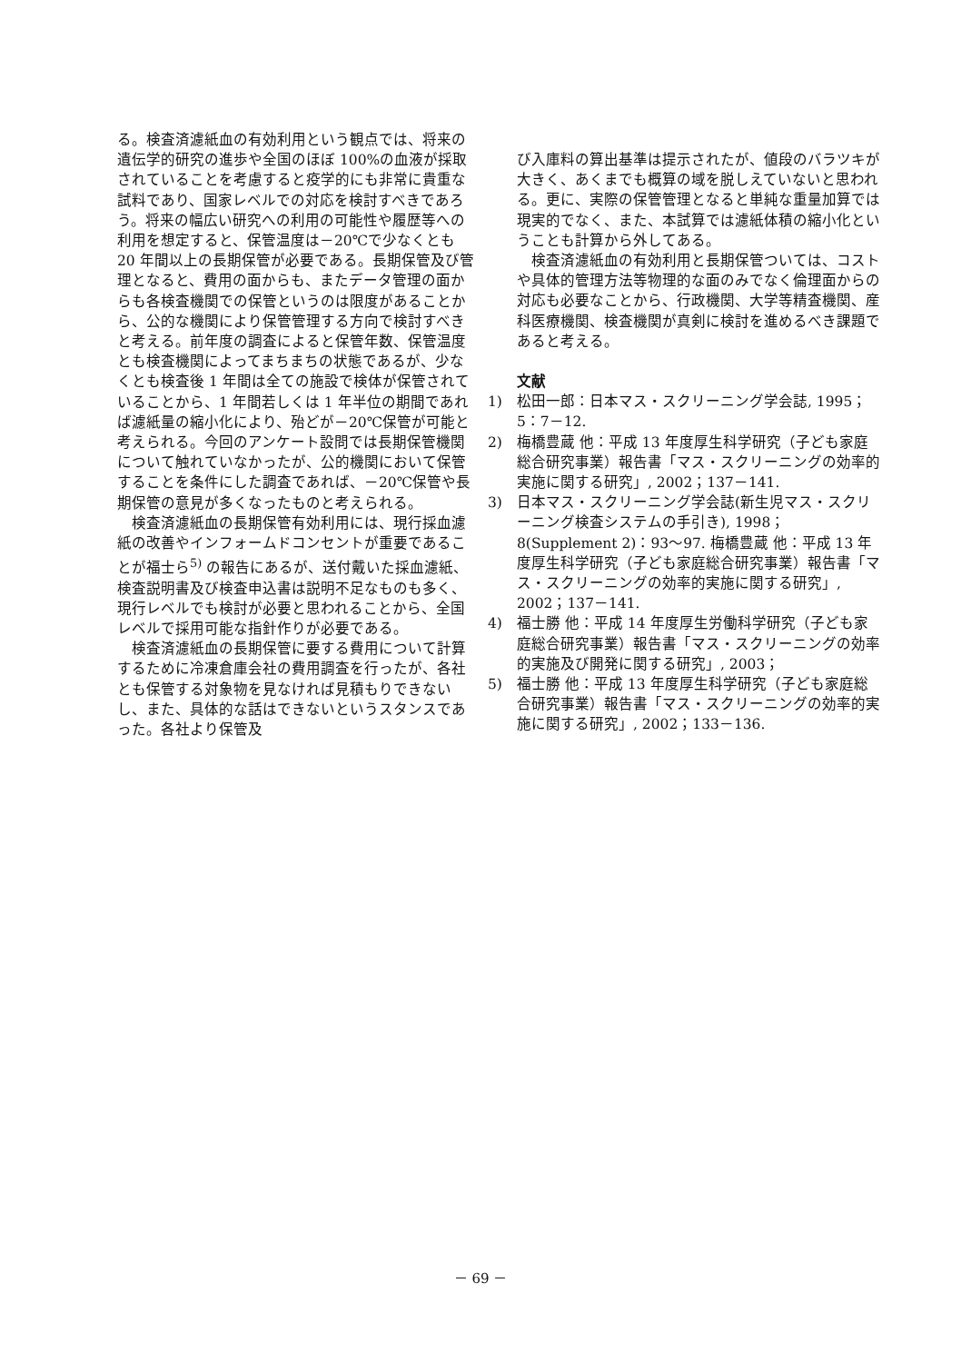る。検査済濾紙血の有効利用という観点では、将来の遺伝学的研究の進歩や全国のほぼ 100%の血液が採取されていることを考慮すると疫学的にも非常に貴重な試料であり、国家レベルでの対応を検討すべきであろう。将来の幅広い研究への利用の可能性や履歴等への利用を想定すると、保管温度は－20℃で少なくとも 20 年間以上の長期保管が必要である。長期保管及び管理となると、費用の面からも、またデータ管理の面からも各検査機関での保管というのは限度があることから、公的な機関により保管管理する方向で検討すべきと考える。前年度の調査によると保管年数、保管温度とも検査機関によってまちまちの状態であるが、少なくとも検査後 1 年間は全ての施設で検体が保管されていることから、1 年間若しくは 1 年半位の期間であれば濾紙量の縮小化により、殆どが－20℃保管が可能と考えられる。今回のアンケート設問では長期保管機関について触れていなかったが、公的機関において保管することを条件にした調査であれば、－20℃保管や長期保管の意見が多くなったものと考えられる。
検査済濾紙血の長期保管有効利用には、現行採血濾紙の改善やインフォームドコンセントが重要であることが福士ら<sup>5)</sup> の報告にあるが、送付戴いた採血濾紙、検査説明書及び検査申込書は説明不足なものも多く、現行レベルでも検討が必要と思われることから、全国レベルで採用可能な指針作りが必要である。
検査済濾紙血の長期保管に要する費用について計算するために冷凍倉庫会社の費用調査を行ったが、各社とも保管する対象物を見なければ見積もりできないし、また、具体的な話はできないというスタンスであった。各社より保管及
び入庫料の算出基準は提示されたが、値段のバラツキが大きく、あくまでも概算の域を脱しえていないと思われる。更に、実際の保管管理となると単純な重量加算では現実的でなく、また、本試算では濾紙体積の縮小化ということも計算から外してある。
検査済濾紙血の有効利用と長期保管ついては、コストや具体的管理方法等物理的な面のみでなく倫理面からの対応も必要なことから、行政機関、大学等精査機関、産科医療機関、検査機関が真剣に検討を進めるべき課題であると考える。
文献
1) 松田一郎：日本マス・スクリーニング学会誌, 1995；5：7－12.
2) 梅橋豊蔵 他：平成 13 年度厚生科学研究（子ども家庭総合研究事業）報告書「マス・スクリーニングの効率的実施に関する研究」, 2002；137－141.
3) 日本マス・スクリーニング学会誌(新生児マス・スクリーニング検査システムの手引き), 1998；8(Supplement 2)：93～97. 梅橋豊蔵 他：平成 13 年度厚生科学研究（子ども家庭総合研究事業）報告書「マス・スクリーニングの効率的実施に関する研究」, 2002；137－141.
4) 福士勝 他：平成 14 年度厚生労働科学研究（子ども家庭総合研究事業）報告書「マス・スクリーニングの効率的実施及び開発に関する研究」, 2003；
5) 福士勝 他：平成 13 年度厚生科学研究（子ども家庭総合研究事業）報告書「マス・スクリーニングの効率的実施に関する研究」, 2002；133－136.
－ 69 －